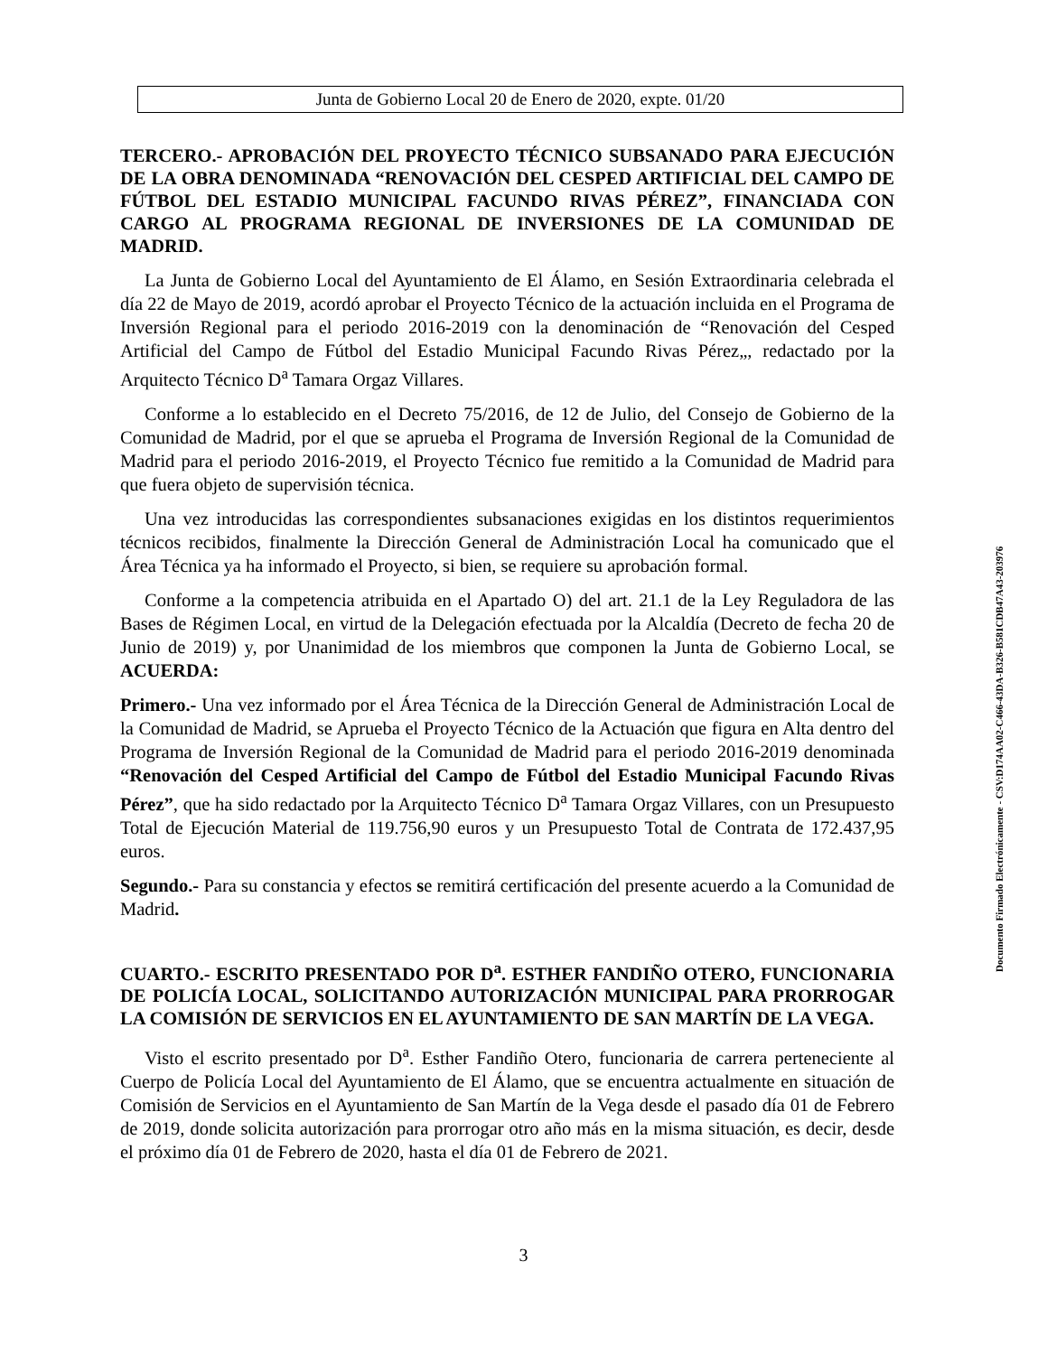Junta de Gobierno Local 20 de Enero de 2020, expte. 01/20
TERCERO.- APROBACIÓN DEL PROYECTO TÉCNICO SUBSANADO PARA EJECUCIÓN DE LA OBRA DENOMINADA “RENOVACIÓN DEL CESPED ARTIFICIAL DEL CAMPO DE FÚTBOL DEL ESTADIO MUNICIPAL FACUNDO RIVAS PÉREZ”, FINANCIADA CON CARGO AL PROGRAMA REGIONAL DE INVERSIONES DE LA COMUNIDAD DE MADRID.
La Junta de Gobierno Local del Ayuntamiento de El Álamo, en Sesión Extraordinaria celebrada el día 22 de Mayo de 2019, acordó aprobar el Proyecto Técnico de la actuación incluida en el Programa de Inversión Regional para el periodo 2016-2019 con la denominación de “Renovación del Cesped Artificial del Campo de Fútbol del Estadio Municipal Facundo Rivas Pérez„, redactado por la Arquitecto Técnico D<sup>a</sup> Tamara Orgaz Villares.
Conforme a lo establecido en el Decreto 75/2016, de 12 de Julio, del Consejo de Gobierno de la Comunidad de Madrid, por el que se aprueba el Programa de Inversión Regional de la Comunidad de Madrid para el periodo 2016-2019, el Proyecto Técnico fue remitido a la Comunidad de Madrid para que fuera objeto de supervisión técnica.
Una vez introducidas las correspondientes subsanaciones exigidas en los distintos requerimientos técnicos recibidos, finalmente la Dirección General de Administración Local ha comunicado que el Área Técnica ya ha informado el Proyecto, si bien, se requiere su aprobación formal.
Conforme a la competencia atribuida en el Apartado O) del art. 21.1 de la Ley Reguladora de las Bases de Régimen Local, en virtud de la Delegación efectuada por la Alcaldía (Decreto de fecha 20 de Junio de 2019) y, por Unanimidad de los miembros que componen la Junta de Gobierno Local, se ACUERDA:
Primero.- Una vez informado por el Área Técnica de la Dirección General de Administración Local de la Comunidad de Madrid, se Aprueba el Proyecto Técnico de la Actuación que figura en Alta dentro del Programa de Inversión Regional de la Comunidad de Madrid para el periodo 2016-2019 denominada “Renovación del Cesped Artificial del Campo de Fútbol del Estadio Municipal Facundo Rivas Pérez”, que ha sido redactado por la Arquitecto Técnico D<sup>a</sup> Tamara Orgaz Villares, con un Presupuesto Total de Ejecución Material de 119.756,90 euros y un Presupuesto Total de Contrata de 172.437,95 euros.
Segundo.- Para su constancia y efectos se remitirá certificación del presente acuerdo a la Comunidad de Madrid.
CUARTO.- ESCRITO PRESENTADO POR D<sup>a</sup>. ESTHER FANDIÑO OTERO, FUNCIONARIA DE POLICÍA LOCAL, SOLICITANDO AUTORIZACIÓN MUNICIPAL PARA PRORROGAR LA COMISIÓN DE SERVICIOS EN EL AYUNTAMIENTO DE SAN MARTÍN DE LA VEGA.
Visto el escrito presentado por D<sup>a</sup>. Esther Fandiño Otero, funcionaria de carrera perteneciente al Cuerpo de Policía Local del Ayuntamiento de El Álamo, que se encuentra actualmente en situación de Comisión de Servicios en el Ayuntamiento de San Martín de la Vega desde el pasado día 01 de Febrero de 2019, donde solicita autorización para prorrogar otro año más en la misma situación, es decir, desde el próximo día 01 de Febrero de 2020, hasta el día 01 de Febrero de 2021.
3
Documento Firmado Electrónicamente - CSV:D174AA02-C466-43DA-B326-B581CDB47A43-203976